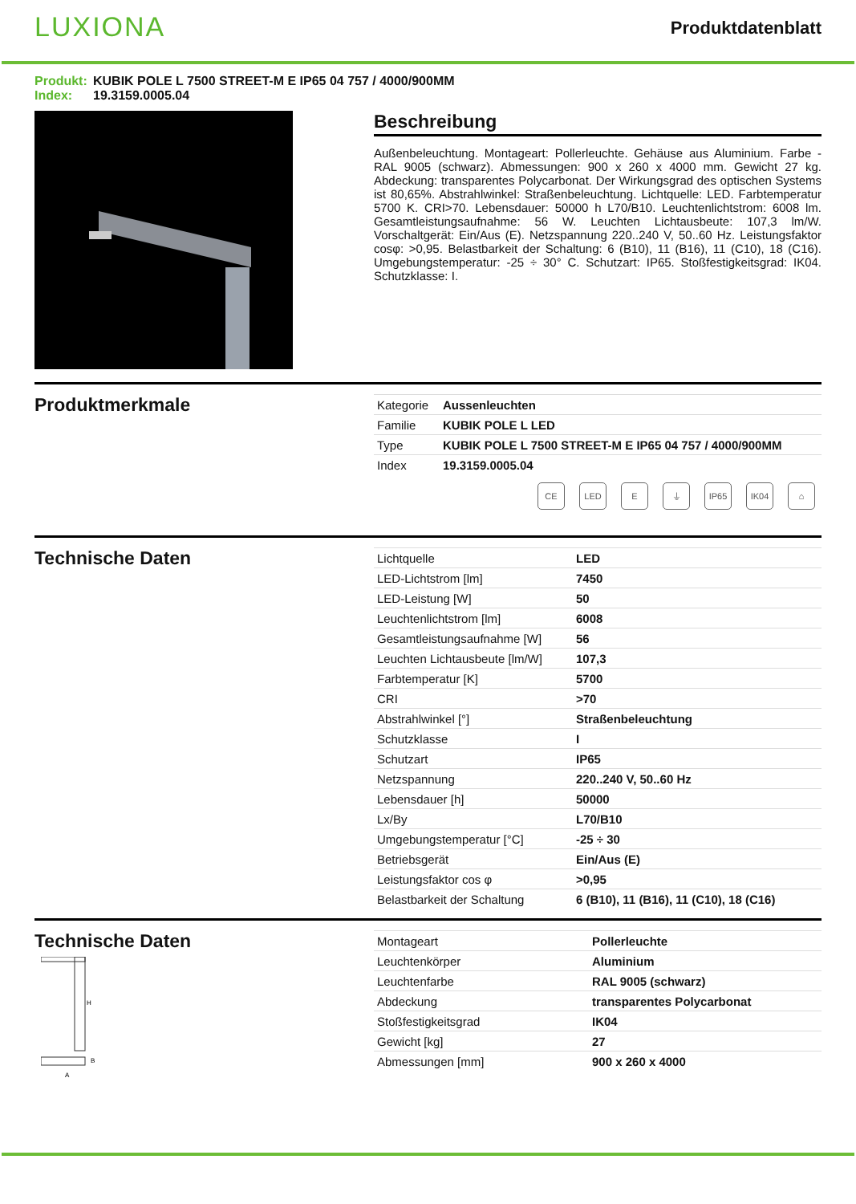LUXIONA
Produktdatenblatt
Produkt: KUBIK POLE L 7500 STREET-M E IP65 04 757 / 4000/900MM
Index: 19.3159.0005.04
Beschreibung
Außenbeleuchtung. Montageart: Pollerleuchte. Gehäuse aus Aluminium. Farbe - RAL 9005 (schwarz). Abmessungen: 900 x 260 x 4000 mm. Gewicht 27 kg. Abdeckung: transparentes Polycarbonat. Der Wirkungsgrad des optischen Systems ist 80,65%. Abstrahlwinkel: Straßenbeleuchtung. Lichtquelle: LED. Farbtemperatur 5700 K. CRI>70. Lebensdauer: 50000 h L70/B10. Leuchtenlichtstrom: 6008 lm. Gesamtleistungsaufnahme: 56 W. Leuchten Lichtausbeute: 107,3 lm/W. Vorschaltgerät: Ein/Aus (E). Netzspannung 220..240 V, 50..60 Hz. Leistungsfaktor cosφ: >0,95. Belastbarkeit der Schaltung: 6 (B10), 11 (B16), 11 (C10), 18 (C16). Umgebungstemperatur: -25 ÷ 30° C. Schutzart: IP65. Stoßfestigkeitsgrad: IK04. Schutzklasse: I.
Produktmerkmale
| Kategorie | Aussenleuchten |
| Familie | KUBIK POLE L LED |
| Type | KUBIK POLE L 7500 STREET-M E IP65 04 757 / 4000/900MM |
| Index | 19.3159.0005.04 |
CE LED E ⏚ IP65 IK04 ⌂
Technische Daten
| Lichtquelle | LED |
| LED-Lichtstrom [lm] | 7450 |
| LED-Leistung [W] | 50 |
| Leuchtenlichtstrom [lm] | 6008 |
| Gesamtleistungsaufnahme [W] | 56 |
| Leuchten Lichtausbeute [lm/W] | 107,3 |
| Farbtemperatur [K] | 5700 |
| CRI | >70 |
| Abstrahlwinkel [°] | Straßenbeleuchtung |
| Schutzklasse | I |
| Schutzart | IP65 |
| Netzspannung | 220..240 V, 50..60 Hz |
| Lebensdauer [h] | 50000 |
| Lx/By | L70/B10 |
| Umgebungstemperatur [°C] | -25 ÷ 30 |
| Betriebsgerät | Ein/Aus (E) |
| Leistungsfaktor cos φ | >0,95 |
| Belastbarkeit der Schaltung | 6 (B10), 11 (B16), 11 (C10), 18 (C16) |
Technische Daten
H
A
B
| Montageart | Pollerleuchte |
| Leuchtenkörper | Aluminium |
| Leuchtenfarbe | RAL 9005 (schwarz) |
| Abdeckung | transparentes Polycarbonat |
| Stoßfestigkeitsgrad | IK04 |
| Gewicht [kg] | 27 |
| Abmessungen [mm] | 900 x 260 x 4000 |